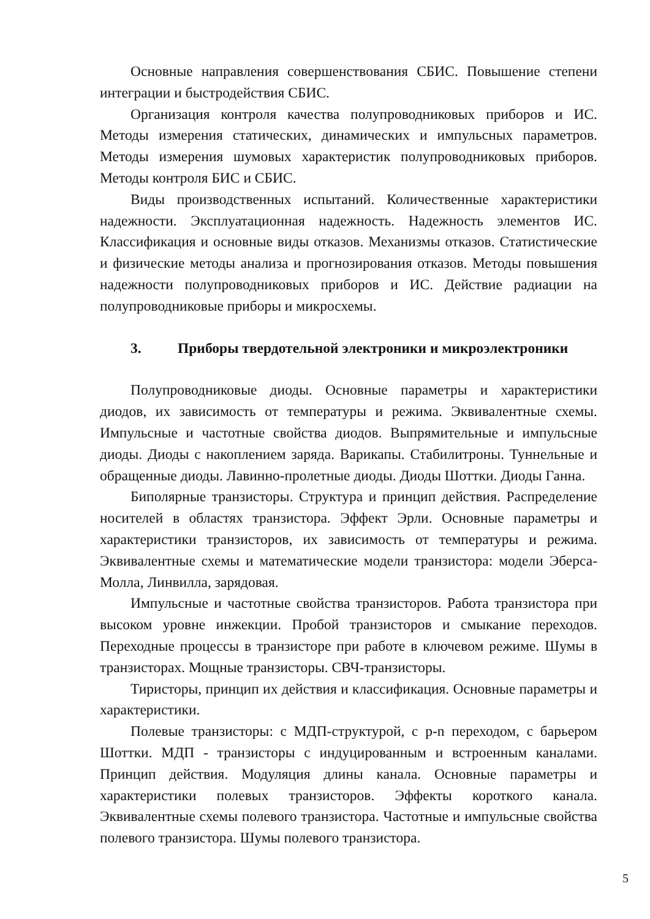Основные направления совершенствования СБИС. Повышение степени интеграции и быстродействия СБИС.
Организация контроля качества полупроводниковых приборов и ИС. Методы измерения статических, динамических и импульсных параметров. Методы измерения шумовых характеристик полупроводниковых приборов. Методы контроля БИС и СБИС.
Виды производственных испытаний. Количественные характеристики надежности. Эксплуатационная надежность. Надежность элементов ИС. Классификация и основные виды отказов. Механизмы отказов. Статистические и физические методы анализа и прогнозирования отказов. Методы повышения надежности полупроводниковых приборов и ИС. Действие радиации на полупроводниковые приборы и микросхемы.
3. Приборы твердотельной электроники и микроэлектроники
Полупроводниковые диоды. Основные параметры и характеристики диодов, их зависимость от температуры и режима. Эквивалентные схемы. Импульсные и частотные свойства диодов. Выпрямительные и импульсные диоды. Диоды с накоплением заряда. Варикапы. Стабилитроны. Туннельные и обращенные диоды. Лавинно-пролетные диоды. Диоды Шоттки. Диоды Ганна.
Биполярные транзисторы. Структура и принцип действия. Распределение носителей в областях транзистора. Эффект Эрли. Основные параметры и характеристики транзисторов, их зависимость от температуры и режима. Эквивалентные схемы и математические модели транзистора: модели Эберса-Молла, Линвилла, зарядовая.
Импульсные и частотные свойства транзисторов. Работа транзистора при высоком уровне инжекции. Пробой транзисторов и смыкание переходов. Переходные процессы в транзисторе при работе в ключевом режиме. Шумы в транзисторах. Мощные транзисторы. СВЧ-транзисторы.
Тиристоры, принцип их действия и классификация. Основные параметры и характеристики.
Полевые транзисторы: с МДП-структурой, с p-n переходом, с барьером Шоттки. МДП - транзисторы с индуцированным и встроенным каналами. Принцип действия. Модуляция длины канала. Основные параметры и характеристики полевых транзисторов. Эффекты короткого канала. Эквивалентные схемы полевого транзистора. Частотные и импульсные свойства полевого транзистора. Шумы полевого транзистора.
5